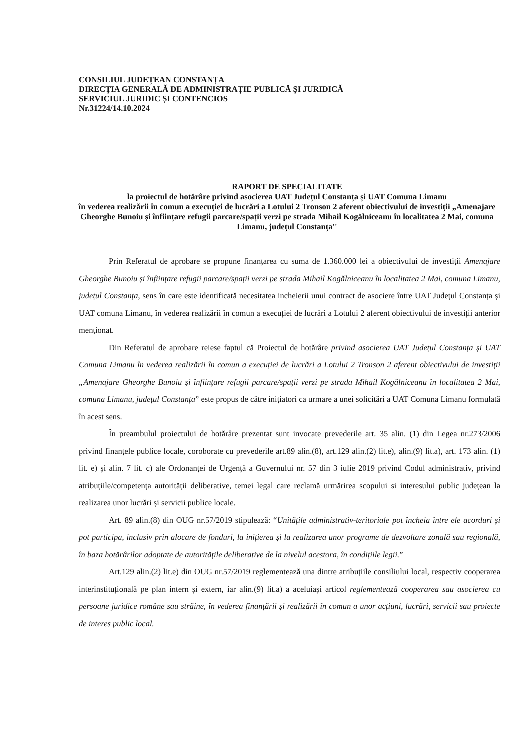CONSILIUL JUDEȚEAN CONSTANȚA
DIRECȚIA GENERALĂ DE ADMINISTRAȚIE PUBLICĂ ȘI JURIDICĂ
SERVICIUL JURIDIC ȘI CONTENCIOS
Nr.31224/14.10.2024
RAPORT DE SPECIALITATE
la proiectul de hotărâre privind asocierea UAT Județul Constanța și UAT Comuna Limanu
în vederea realizării în comun a execuției de lucrări a Lotului 2 Tronson 2 aferent obiectivului de investiții „Amenajare Gheorghe Bunoiu și înființare refugii parcare/spații verzi pe strada Mihail Kogălniceanu în localitatea 2 Mai, comuna Limanu, județul Constanța''
Prin Referatul de aprobare se propune finanțarea cu suma de 1.360.000 lei a obiectivului de investiții Amenajare Gheorghe Bunoiu și înființare refugii parcare/spații verzi pe strada Mihail Kogălniceanu în localitatea 2 Mai, comuna Limanu, județul Constanța, sens în care este identificată necesitatea incheierii unui contract de asociere între UAT Județul Constanța și UAT comuna Limanu, în vederea realizării în comun a execuției de lucrări a Lotului 2 aferent obiectivului de investiții anterior menționat.
Din Referatul de aprobare reiese faptul că Proiectul de hotărâre privind asocierea UAT Județul Constanța și UAT Comuna Limanu în vederea realizării în comun a execuției de lucrări a Lotului 2 Tronson 2 aferent obiectivului de investiții „Amenajare Gheorghe Bunoiu și înființare refugii parcare/spații verzi pe strada Mihail Kogălniceanu în localitatea 2 Mai, comuna Limanu, județul Constanța” este propus de către inițiatori ca urmare a unei solicitări a UAT Comuna Limanu formulată în acest sens.
În preambulul proiectului de hotărâre prezentat sunt invocate prevederile art. 35 alin. (1) din Legea nr.273/2006 privind finanțele publice locale, coroborate cu prevederile art.89 alin.(8), art.129 alin.(2) lit.e), alin.(9) lit.a), art. 173 alin. (1) lit. e) și alin. 7 lit. c) ale Ordonanței de Urgență a Guvernului nr. 57 din 3 iulie 2019 privind Codul administrativ, privind atribuțiile/competența autorității deliberative, temei legal care reclamă urmărirea scopului si interesului public județean la realizarea unor lucrări și servicii publice locale.
Art. 89 alin.(8) din OUG nr.57/2019 stipulează: “Unitățile administrativ-teritoriale pot încheia între ele acorduri și pot participa, inclusiv prin alocare de fonduri, la inițierea și la realizarea unor programe de dezvoltare zonală sau regională, în baza hotărârilor adoptate de autoritățile deliberative de la nivelul acestora, în condițiile legii.”
Art.129 alin.(2) lit.e) din OUG nr.57/2019 reglementează una dintre atribuțiile consiliului local, respectiv cooperarea interinstituțională pe plan intern și extern, iar alin.(9) lit.a) a aceluiași articol reglementează cooperarea sau asocierea cu persoane juridice române sau străine, în vederea finanțării și realizării în comun a unor acțiuni, lucrări, servicii sau proiecte de interes public local.